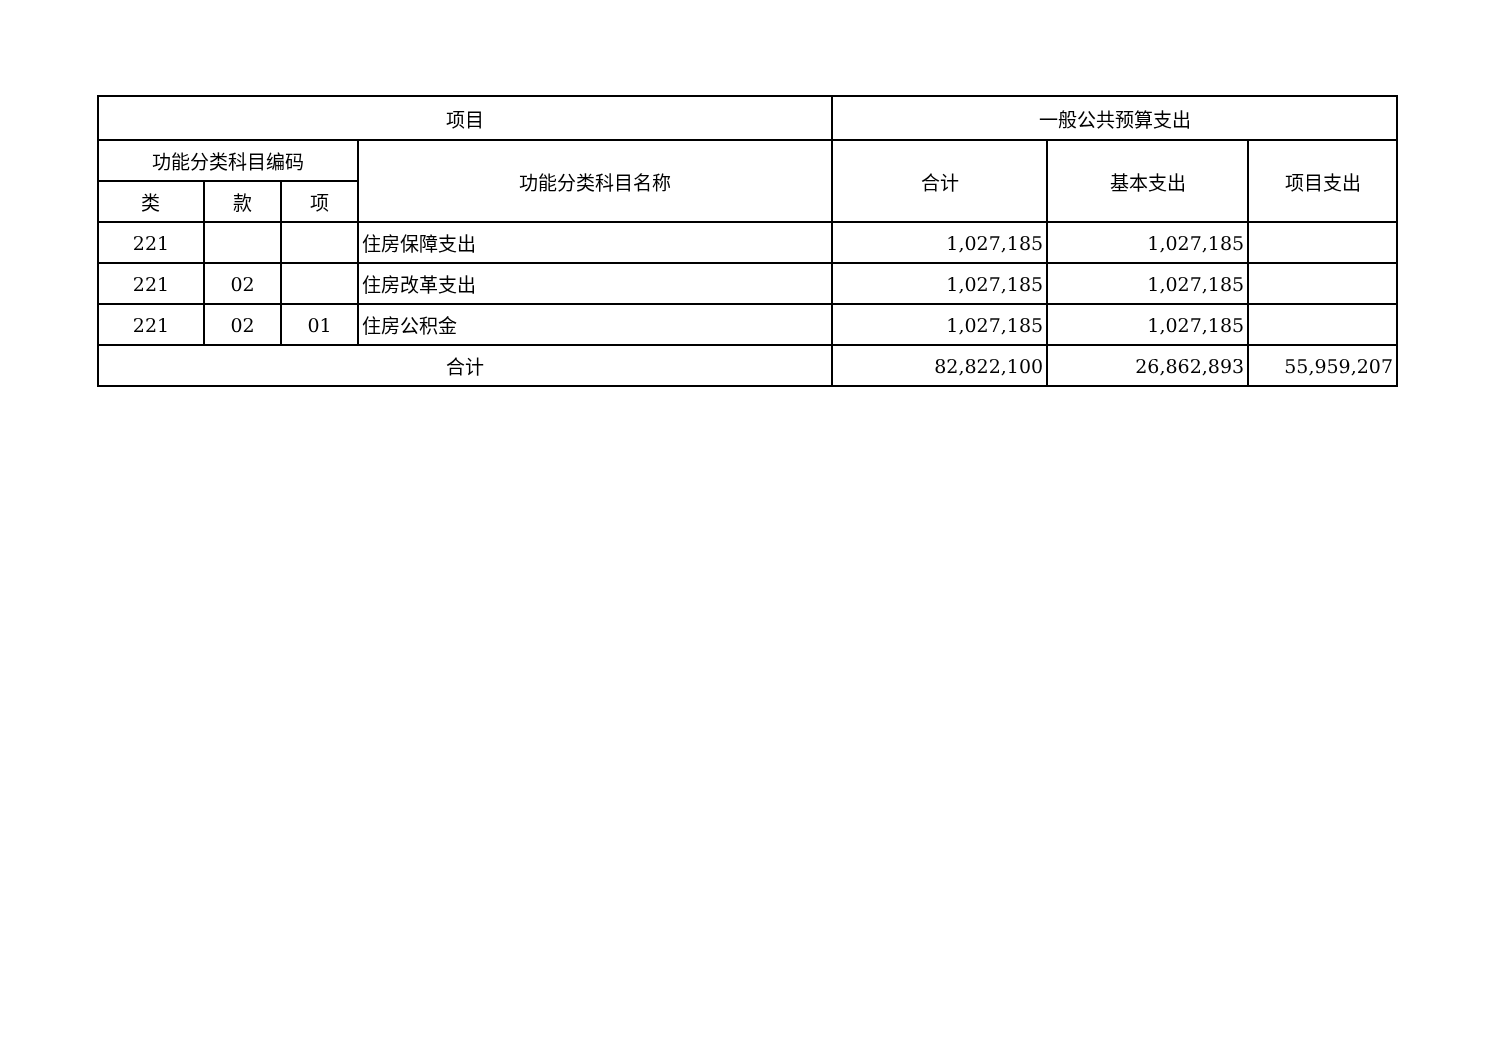| 项目 | | | | 一般公共预算支出 | | |
| --- | --- | --- | --- | --- | --- | --- |
| 功能分类科目编码 | | | 功能分类科目名称 | 合计 | 基本支出 | 项目支出 |
| 类 | 款 | 项 | | | | |
| 221 | | | 住房保障支出 | 1,027,185 | 1,027,185 | |
| 221 | 02 | | 住房改革支出 | 1,027,185 | 1,027,185 | |
| 221 | 02 | 01 | 住房公积金 | 1,027,185 | 1,027,185 | |
| 合计 | | | | 82,822,100 | 26,862,893 | 55,959,207 |